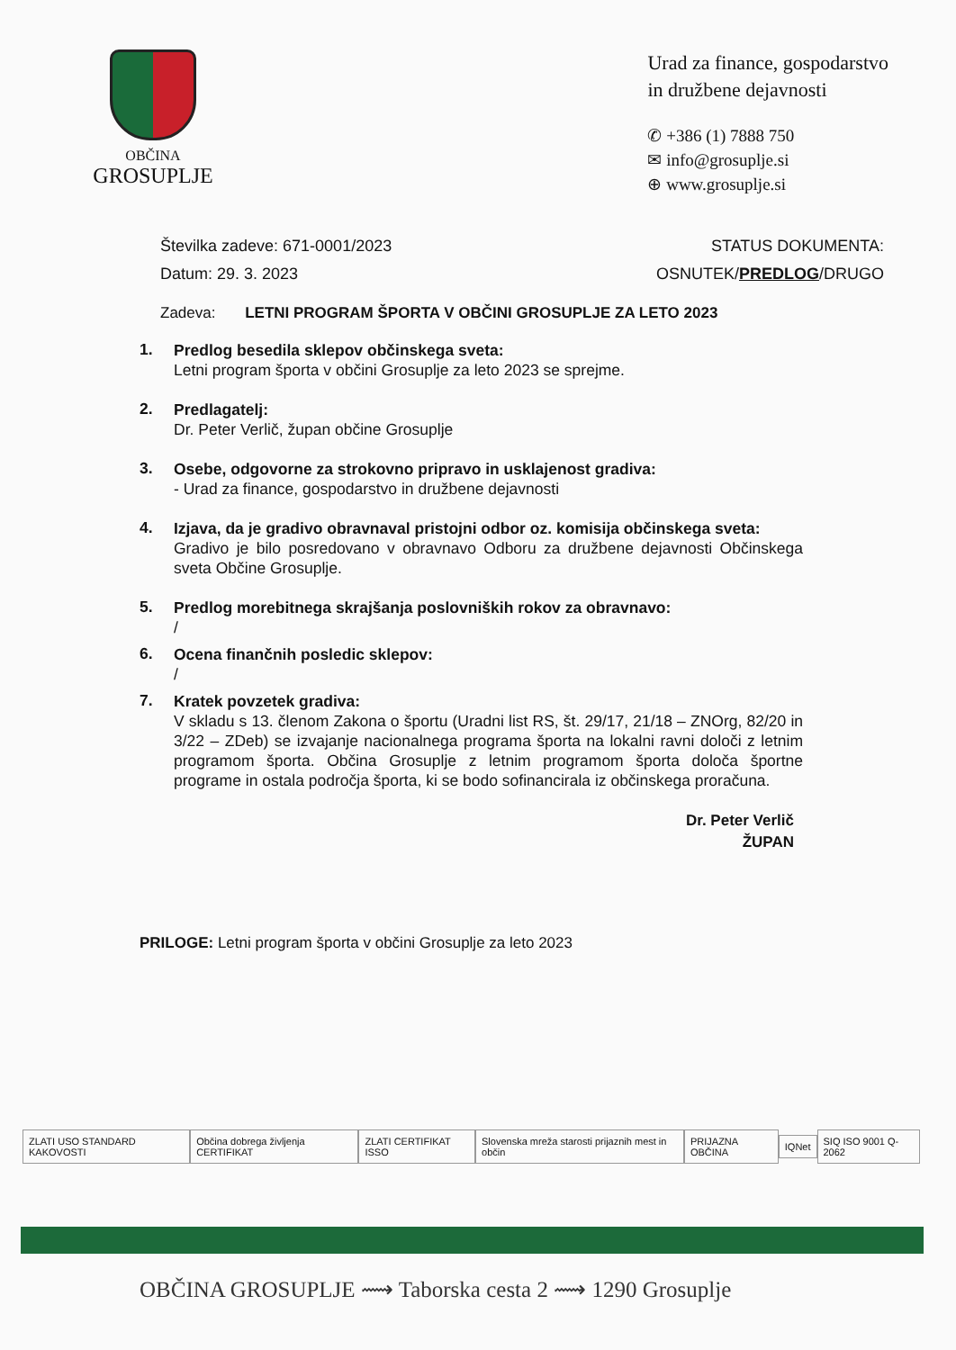OBČINA
GROSUPLJE
Urad za finance, gospodarstvo
in družbene dejavnosti
✆ +386 (1) 7888 750
✉ info@grosuplje.si
⊕ www.grosuplje.si
Številka zadeve: 671-0001/2023
Datum: 29. 3. 2023
STATUS DOKUMENTA:
OSNUTEK/PREDLOG/DRUGO
Zadeva: LETNI PROGRAM ŠPORTA V OBČINI GROSUPLJE ZA LETO 2023
1. Predlog besedila sklepov občinskega sveta:
Letni program športa v občini Grosuplje za leto 2023 se sprejme.
2. Predlagatelj:
Dr. Peter Verlič, župan občine Grosuplje
3. Osebe, odgovorne za strokovno pripravo in usklajenost gradiva:
- Urad za finance, gospodarstvo in družbene dejavnosti
4. Izjava, da je gradivo obravnaval pristojni odbor oz. komisija občinskega sveta:
Gradivo je bilo posredovano v obravnavo Odboru za družbene dejavnosti Občinskega sveta Občine Grosuplje.
5. Predlog morebitnega skrajšanja poslovniških rokov za obravnavo:
/
6. Ocena finančnih posledic sklepov:
/
7. Kratek povzetek gradiva:
V skladu s 13. členom Zakona o športu (Uradni list RS, št. 29/17, 21/18 – ZNOrg, 82/20 in 3/22 – ZDeb) se izvajanje nacionalnega programa športa na lokalni ravni določi z letnim programom športa. Občina Grosuplje z letnim programom športa določa športne programe in ostala področja športa, ki se bodo sofinancirala iz občinskega proračuna.
Dr. Peter Verlič
ŽUPAN
PRILOGE: Letni program športa v občini Grosuplje za leto 2023
ZLATI USO STANDARD KAKOVOSTI
Občina dobrega življenja CERTIFIKAT
ZLATI CERTIFIKAT ISSO
Slovenska mreža starosti prijaznih mest in občin
PRIJAZNA OBČINA IQNet SIQ ISO 9001 Q-2062
OBČINA GROSUPLJE ⟿ Taborska cesta 2 ⟿ 1290 Grosuplje